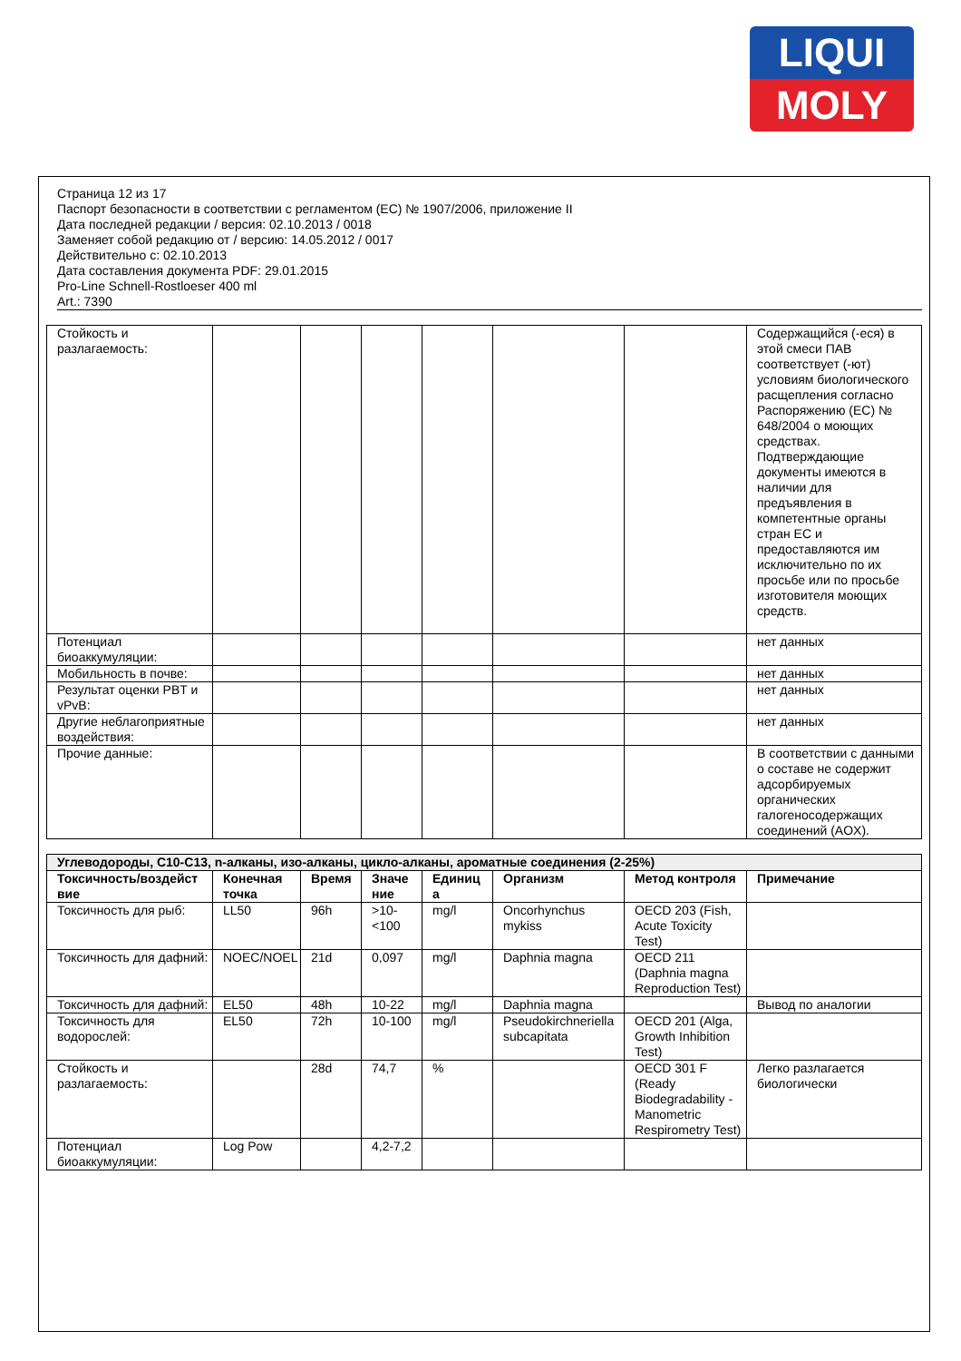LIQUI
MOLY
Страница 12 из 17
Паспорт безопасности в соответствии с регламентом (ЕС) № 1907/2006, приложение II
Дата последней редакции / версия: 02.10.2013 / 0018
Заменяет собой редакцию от / версию: 14.05.2012 / 0017
Действительно с: 02.10.2013
Дата составления документа PDF: 29.01.2015
Pro-Line Schnell-Rostloeser 400 ml
Art.: 7390
| Стойкость и разлагаемость: | | | | | | | Содержащийся (-еся) в этой смеси ПАВ соответствует (-ют) условиям биологического расщепления согласно Распоряжению (ЕС) № 648/2004 о моющих средствах. Подтверждающие документы имеются в наличии для предъявления в компетентные органы стран ЕС и предоставляются им исключительно по их просьбе или по просьбе изготовителя моющих средств. |
| Потенциал биоаккумуляции: | | | | | | | нет данных |
| Мобильность в почве: | | | | | | | нет данных |
| Результат оценки PBT и vPvB: | | | | | | | нет данных |
| Другие неблагоприятные воздействия: | | | | | | | нет данных |
| Прочие данные: | | | | | | | В соответствии с данными о составе не содержит адсорбируемых органических галогеносодержащих соединений (AOX). |
| Углеводороды, C10-C13, n-алканы, изо-алканы, цикло-алканы, ароматные соединения (2-25%) | | | | | | | |
| Токсичность/воздейст вие | Конечная точка | Время | Значе ние | Единиц а | Организм | Метод контроля | Примечание |
| Токсичность для рыб: | LL50 | 96h | >10-<100 | mg/l | Oncorhynchus mykiss | OECD 203 (Fish, Acute Toxicity Test) | |
| Токсичность для дафний: | NOEC/NOEL | 21d | 0,097 | mg/l | Daphnia magna | OECD 211 (Daphnia magna Reproduction Test) | |
| Токсичность для дафний: | EL50 | 48h | 10-22 | mg/l | Daphnia magna | | Вывод по аналогии |
| Токсичность для водорослей: | EL50 | 72h | 10-100 | mg/l | Pseudokirchneriella subcapitata | OECD 201 (Alga, Growth Inhibition Test) | |
| Стойкость и разлагаемость: | | 28d | 74,7 | % | | OECD 301 F (Ready Biodegradability - Manometric Respirometry Test) | Легко разлагается биологически |
| Потенциал биоаккумуляции: | Log Pow | | 4,2-7,2 | | | | |